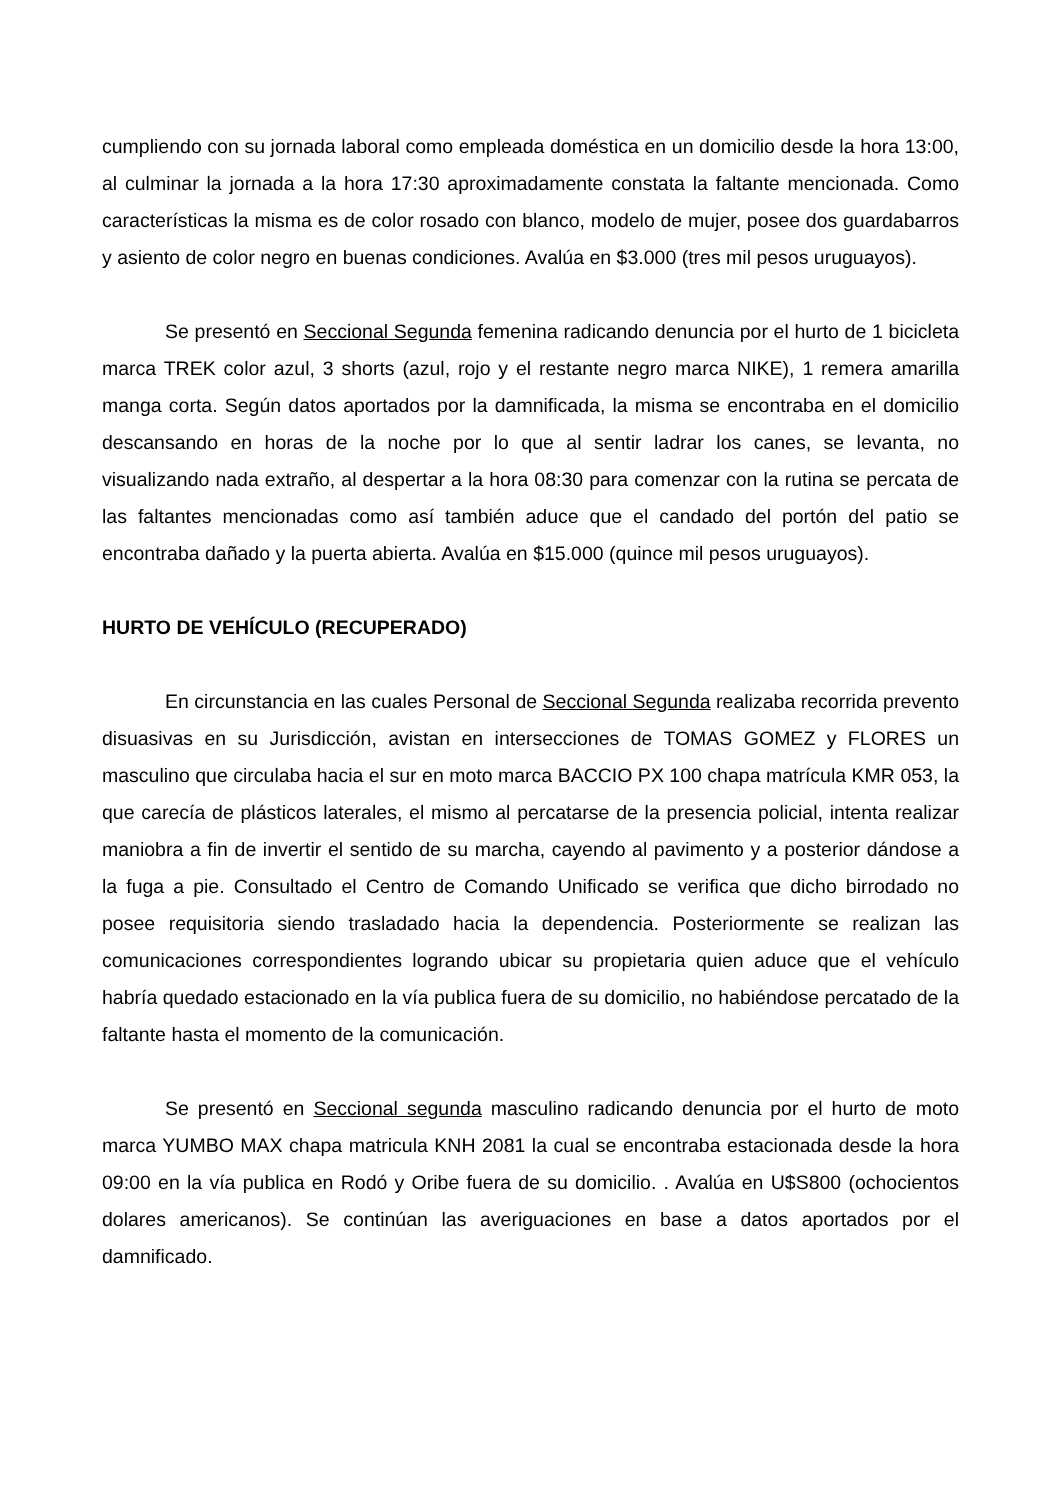cumpliendo con su jornada laboral como empleada doméstica en un domicilio desde la hora 13:00, al culminar la jornada a la hora 17:30 aproximadamente constata la faltante mencionada. Como características la misma es de color rosado con blanco, modelo de mujer, posee dos guardabarros y asiento de color negro en buenas condiciones. Avalúa en $3.000 (tres mil pesos uruguayos).
Se presentó en Seccional Segunda femenina radicando denuncia por el hurto de 1 bicicleta marca TREK color azul, 3 shorts (azul, rojo y el restante negro marca NIKE), 1 remera amarilla manga corta. Según datos aportados por la damnificada, la misma se encontraba en el domicilio descansando en horas de la noche por lo que al sentir ladrar los canes, se levanta, no visualizando nada extraño, al despertar a la hora 08:30 para comenzar con la rutina se percata de las faltantes mencionadas como así también aduce que el candado del portón del patio se encontraba dañado y la puerta abierta. Avalúa en $15.000 (quince mil pesos uruguayos).
HURTO DE VEHÍCULO (RECUPERADO)
En circunstancia en las cuales Personal de Seccional Segunda realizaba recorrida prevento disuasivas en su Jurisdicción, avistan en intersecciones de TOMAS GOMEZ y FLORES un masculino que circulaba hacia el sur en moto marca BACCIO PX 100 chapa matrícula KMR 053, la que carecía de plásticos laterales, el mismo al percatarse de la presencia policial, intenta realizar maniobra a fin de invertir el sentido de su marcha, cayendo al pavimento y a posterior dándose a la fuga a pie. Consultado el Centro de Comando Unificado se verifica que dicho birrodado no posee requisitoria siendo trasladado hacia la dependencia. Posteriormente se realizan las comunicaciones correspondientes logrando ubicar su propietaria quien aduce que el vehículo habría quedado estacionado en la vía publica fuera de su domicilio, no habiéndose percatado de la faltante hasta el momento de la comunicación.
Se presentó en Seccional segunda masculino radicando denuncia por el hurto de moto marca YUMBO MAX chapa matricula KNH 2081 la cual se encontraba estacionada desde la hora 09:00 en la vía publica en Rodó y Oribe fuera de su domicilio. . Avalúa en U$S800 (ochocientos dolares americanos). Se continúan las averiguaciones en base a datos aportados por el damnificado.